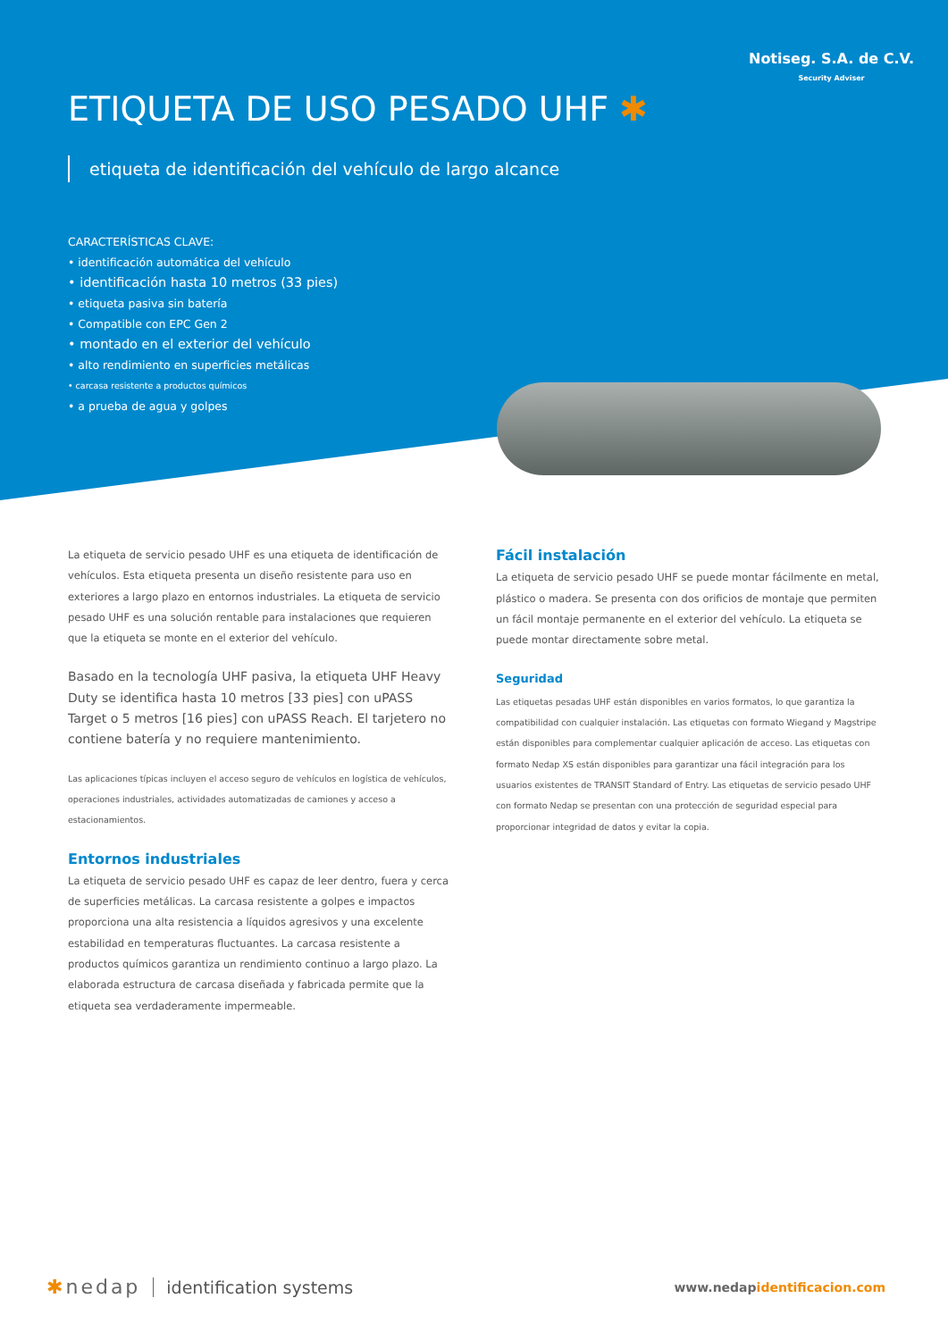Notiseg. S.A. de C.V.
Security Adviser
ETIQUETA DE USO PESADO UHF ✱
etiqueta de identificación del vehículo de largo alcance
CARACTERÍSTICAS CLAVE:
• identificación automática del vehículo
• identificación hasta 10 metros (33 pies)
• etiqueta pasiva sin batería
• Compatible con EPC Gen 2
• montado en el exterior del vehículo
• alto rendimiento en superficies metálicas
• carcasa resistente a productos químicos
• a prueba de agua y golpes
La etiqueta de servicio pesado UHF es una etiqueta de identificación de vehículos. Esta etiqueta presenta un diseño resistente para uso en exteriores a largo plazo en entornos industriales. La etiqueta de servicio pesado UHF es una solución rentable para instalaciones que requieren que la etiqueta se monte en el exterior del vehículo.
Basado en la tecnología UHF pasiva, la etiqueta UHF Heavy Duty se identifica hasta 10 metros [33 pies] con uPASS Target o 5 metros [16 pies] con uPASS Reach. El tarjetero no contiene batería y no requiere mantenimiento.
Las aplicaciones típicas incluyen el acceso seguro de vehículos en logística de vehículos, operaciones industriales, actividades automatizadas de camiones y acceso a estacionamientos.
Entornos industriales
La etiqueta de servicio pesado UHF es capaz de leer dentro, fuera y cerca de superficies metálicas. La carcasa resistente a golpes e impactos proporciona una alta resistencia a líquidos agresivos y una excelente estabilidad en temperaturas fluctuantes. La carcasa resistente a productos químicos garantiza un rendimiento continuo a largo plazo. La elaborada estructura de carcasa diseñada y fabricada permite que la etiqueta sea verdaderamente impermeable.
Fácil instalación
La etiqueta de servicio pesado UHF se puede montar fácilmente en metal, plástico o madera. Se presenta con dos orificios de montaje que permiten un fácil montaje permanente en el exterior del vehículo. La etiqueta se puede montar directamente sobre metal.
Seguridad
Las etiquetas pesadas UHF están disponibles en varios formatos, lo que garantiza la compatibilidad con cualquier instalación. Las etiquetas con formato Wiegand y Magstripe están disponibles para complementar cualquier aplicación de acceso. Las etiquetas con formato Nedap XS están disponibles para garantizar una fácil integración para los usuarios existentes de TRANSIT Standard of Entry. Las etiquetas de servicio pesado UHF con formato Nedap se presentan con una protección de seguridad especial para proporcionar integridad de datos y evitar la copia.
✱nedap identification systems
www.nedapidentificacion.com